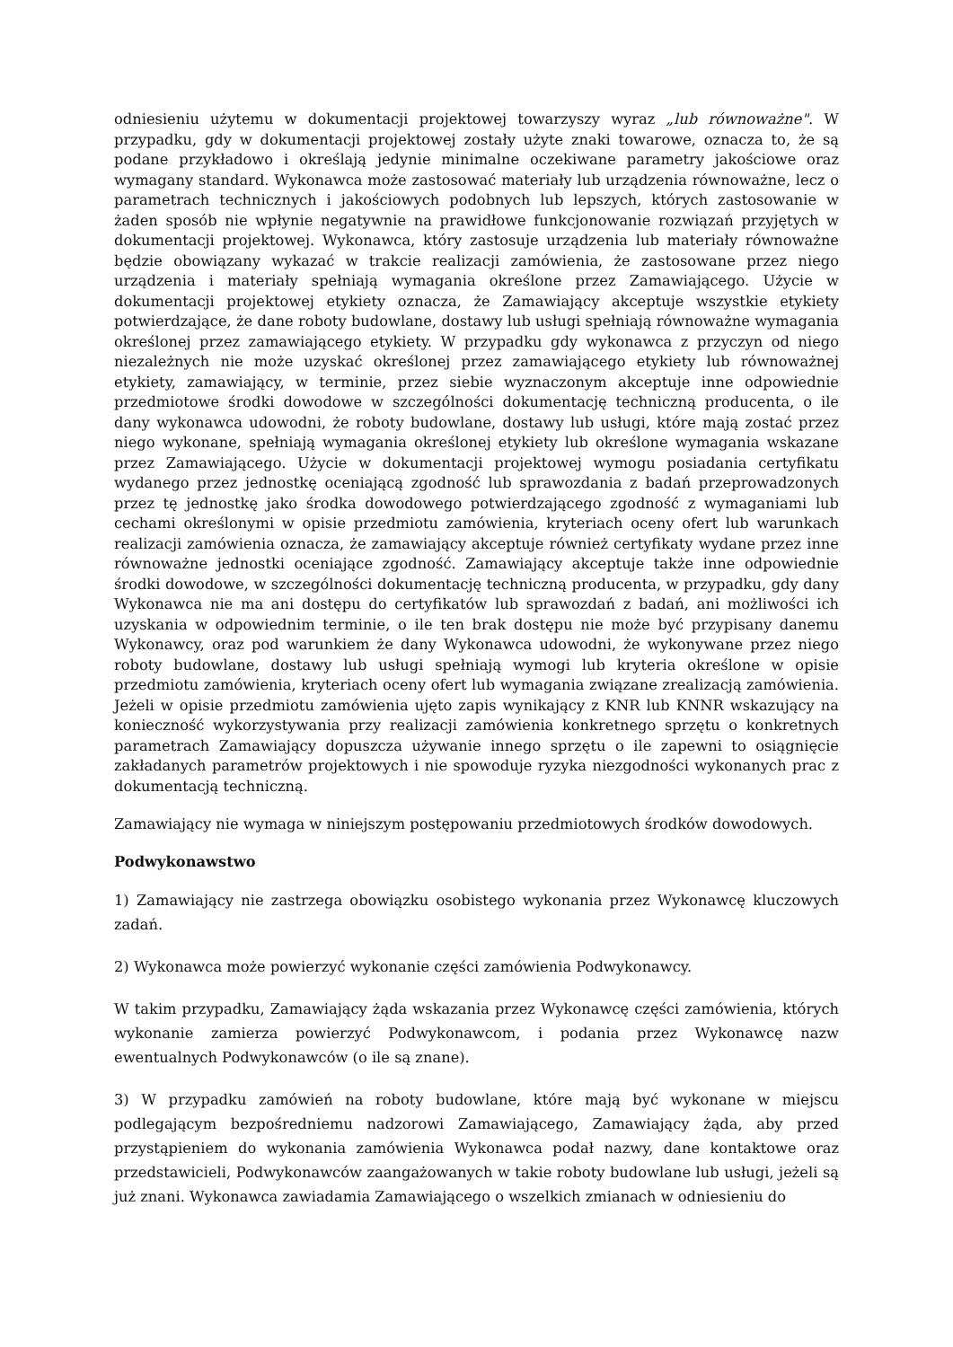odniesieniu użytemu w dokumentacji projektowej towarzyszy wyraz „lub równoważne". W przypadku, gdy w dokumentacji projektowej zostały użyte znaki towarowe, oznacza to, że są podane przykładowo i określają jedynie minimalne oczekiwane parametry jakościowe oraz wymagany standard. Wykonawca może zastosować materiały lub urządzenia równoważne, lecz o parametrach technicznych i jakościowych podobnych lub lepszych, których zastosowanie w żaden sposób nie wpłynie negatywnie na prawidłowe funkcjonowanie rozwiązań przyjętych w dokumentacji projektowej. Wykonawca, który zastosuje urządzenia lub materiały równoważne będzie obowiązany wykazać w trakcie realizacji zamówienia, że zastosowane przez niego urządzenia i materiały spełniają wymagania określone przez Zamawiającego. Użycie w dokumentacji projektowej etykiety oznacza, że Zamawiający akceptuje wszystkie etykiety potwierdzające, że dane roboty budowlane, dostawy lub usługi spełniają równoważne wymagania określonej przez zamawiającego etykiety. W przypadku gdy wykonawca z przyczyn od niego niezależnych nie może uzyskać określonej przez zamawiającego etykiety lub równoważnej etykiety, zamawiający, w terminie, przez siebie wyznaczonym akceptuje inne odpowiednie przedmiotowe środki dowodowe w szczególności dokumentację techniczną producenta, o ile dany wykonawca udowodni, że roboty budowlane, dostawy lub usługi, które mają zostać przez niego wykonane, spełniają wymagania określonej etykiety lub określone wymagania wskazane przez Zamawiającego. Użycie w dokumentacji projektowej wymogu posiadania certyfikatu wydanego przez jednostkę oceniającą zgodność lub sprawozdania z badań przeprowadzonych przez tę jednostkę jako środka dowodowego potwierdzającego zgodność z wymaganiami lub cechami określonymi w opisie przedmiotu zamówienia, kryteriach oceny ofert lub warunkach realizacji zamówienia oznacza, że zamawiający akceptuje również certyfikaty wydane przez inne równoważne jednostki oceniające zgodność. Zamawiający akceptuje także inne odpowiednie środki dowodowe, w szczególności dokumentację techniczną producenta, w przypadku, gdy dany Wykonawca nie ma ani dostępu do certyfikatów lub sprawozdań z badań, ani możliwości ich uzyskania w odpowiednim terminie, o ile ten brak dostępu nie może być przypisany danemu Wykonawcy, oraz pod warunkiem że dany Wykonawca udowodni, że wykonywane przez niego roboty budowlane, dostawy lub usługi spełniają wymogi lub kryteria określone w opisie przedmiotu zamówienia, kryteriach oceny ofert lub wymagania związane zrealizacją zamówienia. Jeżeli w opisie przedmiotu zamówienia ujęto zapis wynikający z KNR lub KNNR wskazujący na konieczność wykorzystywania przy realizacji zamówienia konkretnego sprzętu o konkretnych parametrach Zamawiający dopuszcza używanie innego sprzętu o ile zapewni to osiągnięcie zakładanych parametrów projektowych i nie spowoduje ryzyka niezgodności wykonanych prac z dokumentacją techniczną.
Zamawiający nie wymaga w niniejszym postępowaniu przedmiotowych środków dowodowych.
Podwykonawstwo
1) Zamawiający nie zastrzega obowiązku osobistego wykonania przez Wykonawcę kluczowych zadań.
2) Wykonawca może powierzyć wykonanie części zamówienia Podwykonawcy.
W takim przypadku, Zamawiający żąda wskazania przez Wykonawcę części zamówienia, których wykonanie zamierza powierzyć Podwykonawcom, i podania przez Wykonawcę nazw ewentualnych Podwykonawców (o ile są znane).
3) W przypadku zamówień na roboty budowlane, które mają być wykonane w miejscu podlegającym bezpośredniemu nadzorowi Zamawiającego, Zamawiający żąda, aby przed przystąpieniem do wykonania zamówienia Wykonawca podał nazwy, dane kontaktowe oraz przedstawicieli, Podwykonawców zaangażowanych w takie roboty budowlane lub usługi, jeżeli są już znani. Wykonawca zawiadamia Zamawiającego o wszelkich zmianach w odniesieniu do